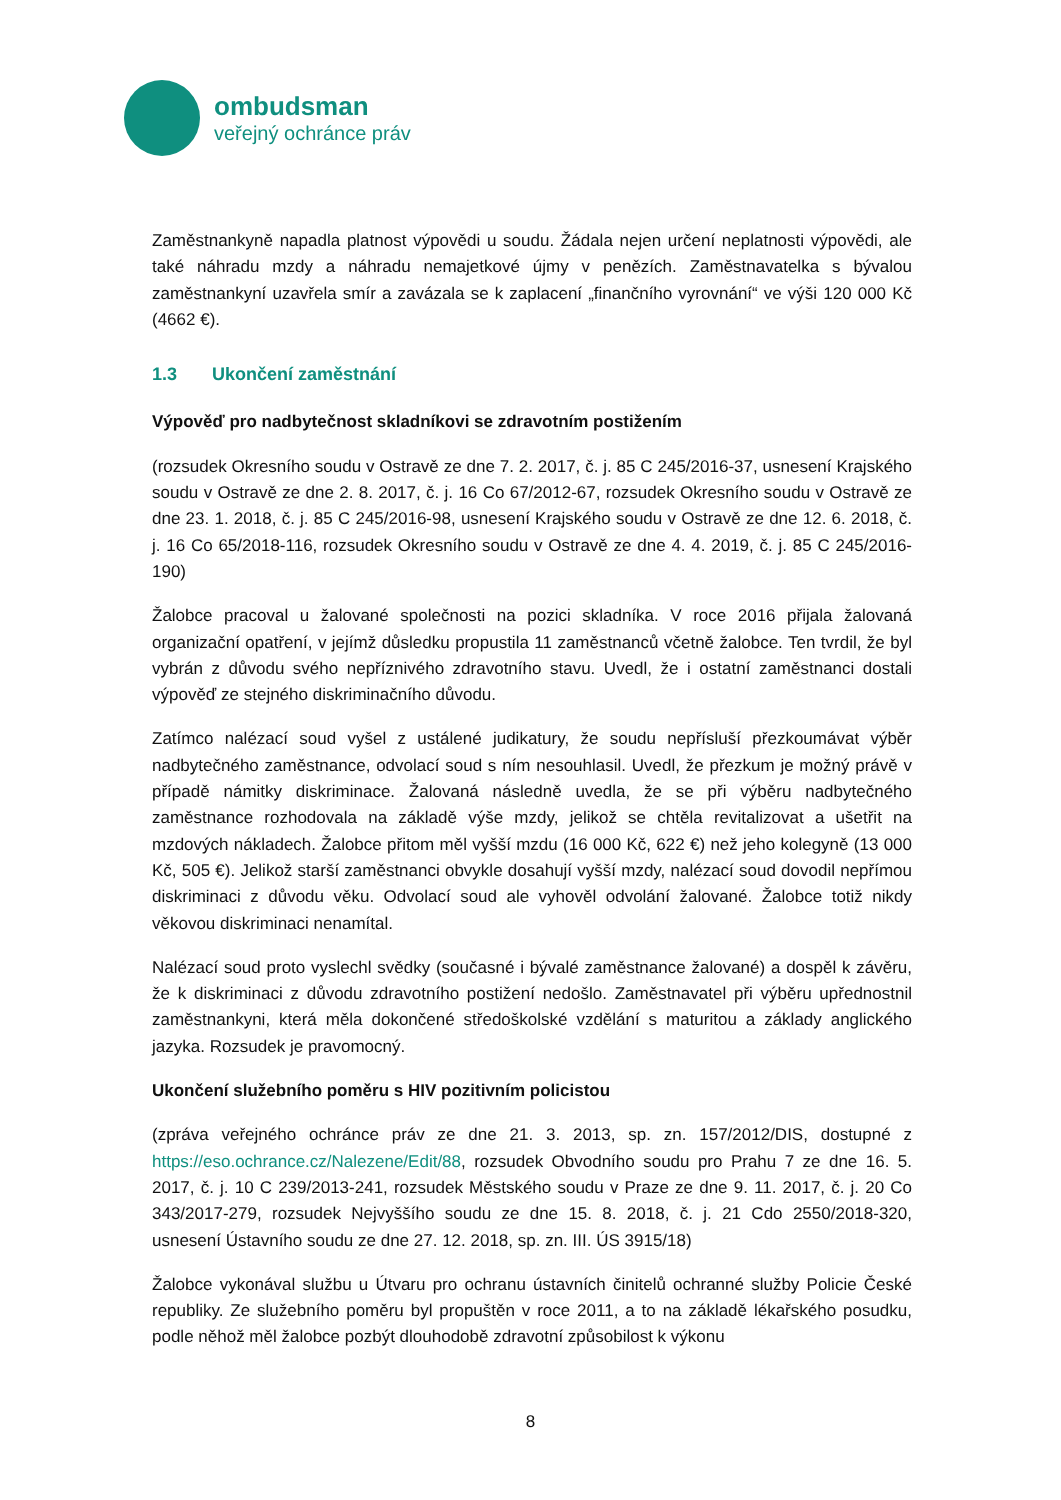ombudsman
veřejný ochránce práv
Zaměstnankyně napadla platnost výpovědi u soudu. Žádala nejen určení neplatnosti výpovědi, ale také náhradu mzdy a náhradu nemajetkové újmy v penězích. Zaměstnavatelka s bývalou zaměstnankyní uzavřela smír a zavázala se k zaplacení „finančního vyrovnání“ ve výši 120 000 Kč (4662 €).
1.3 Ukončení zaměstnání
Výpověď pro nadbytečnost skladníkovi se zdravotním postižením
(rozsudek Okresního soudu v Ostravě ze dne 7. 2. 2017, č. j. 85 C 245/2016-37, usnesení Krajského soudu v Ostravě ze dne 2. 8. 2017, č. j. 16 Co 67/2012-67, rozsudek Okresního soudu v Ostravě ze dne 23. 1. 2018, č. j. 85 C 245/2016-98, usnesení Krajského soudu v Ostravě ze dne 12. 6. 2018, č. j. 16 Co 65/2018-116, rozsudek Okresního soudu v Ostravě ze dne 4. 4. 2019, č. j. 85 C 245/2016-190)
Žalobce pracoval u žalované společnosti na pozici skladníka. V roce 2016 přijala žalovaná organizační opatření, v jejímž důsledku propustila 11 zaměstnanců včetně žalobce. Ten tvrdil, že byl vybrán z důvodu svého nepříznivého zdravotního stavu. Uvedl, že i ostatní zaměstnanci dostali výpověď ze stejného diskriminačního důvodu.
Zatímco nalézací soud vyšel z ustálené judikatury, že soudu nepřísluší přezkoumávat výběr nadbytečného zaměstnance, odvolací soud s ním nesouhlasil. Uvedl, že přezkum je možný právě v případě námitky diskriminace. Žalovaná následně uvedla, že se při výběru nadbytečného zaměstnance rozhodovala na základě výše mzdy, jelikož se chtěla revitalizovat a ušetřit na mzdových nákladech. Žalobce přitom měl vyšší mzdu (16 000 Kč, 622 €) než jeho kolegyně (13 000 Kč, 505 €). Jelikož starší zaměstnanci obvykle dosahují vyšší mzdy, nalézací soud dovodil nepřímou diskriminaci z důvodu věku. Odvolací soud ale vyhověl odvolání žalované. Žalobce totiž nikdy věkovou diskriminaci nenamítal.
Nalézací soud proto vyslechl svědky (současné i bývalé zaměstnance žalované) a dospěl k závěru, že k diskriminaci z důvodu zdravotního postižení nedošlo. Zaměstnavatel při výběru upřednostnil zaměstnankyni, která měla dokončené středoškolské vzdělání s maturitou a základy anglického jazyka. Rozsudek je pravomocný.
Ukončení služebního poměru s HIV pozitivním policistou
(zpráva veřejného ochránce práv ze dne 21. 3. 2013, sp. zn. 157/2012/DIS, dostupné z https://eso.ochrance.cz/Nalezene/Edit/88, rozsudek Obvodního soudu pro Prahu 7 ze dne 16. 5. 2017, č. j. 10 C 239/2013-241, rozsudek Městského soudu v Praze ze dne 9. 11. 2017, č. j. 20 Co 343/2017-279, rozsudek Nejvyššího soudu ze dne 15. 8. 2018, č. j. 21 Cdo 2550/2018-320, usnesení Ústavního soudu ze dne 27. 12. 2018, sp. zn. III. ÚS 3915/18)
Žalobce vykonával službu u Útvaru pro ochranu ústavních činitelů ochranné služby Policie České republiky. Ze služebního poměru byl propuštěn v roce 2011, a to na základě lékařského posudku, podle něhož měl žalobce pozbýt dlouhodobě zdravotní způsobilost k výkonu
8